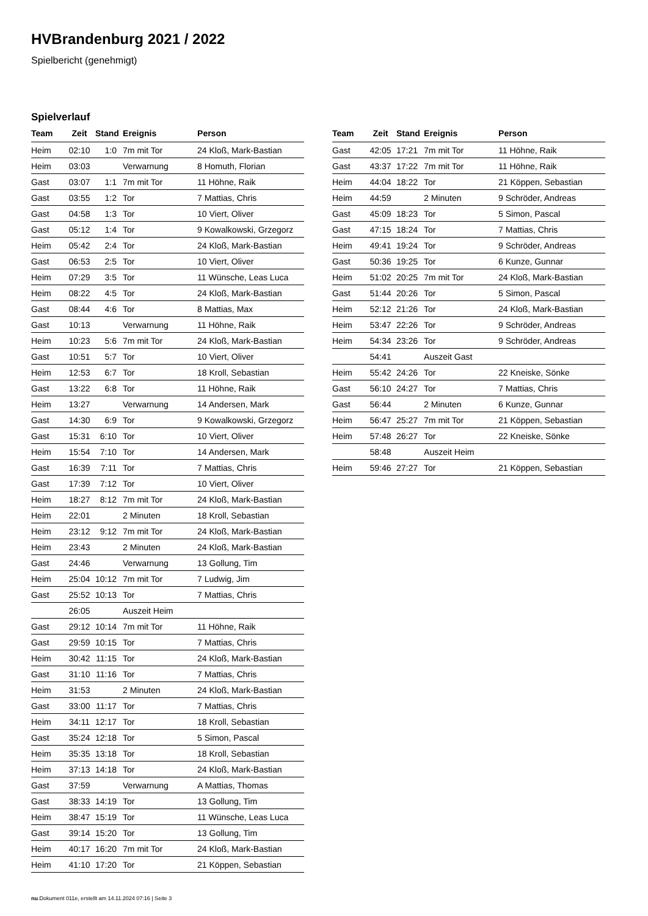HVBrandenburg 2021 / 2022
Spielbericht (genehmigt)
Spielverlauf
| Team | Zeit | Stand | Ereignis | Person |
| --- | --- | --- | --- | --- |
| Heim | 02:10 | 1:0 | 7m mit Tor | 24 Kloß, Mark-Bastian |
| Heim | 03:03 | | Verwarnung | 8 Homuth, Florian |
| Gast | 03:07 | 1:1 | 7m mit Tor | 11 Höhne, Raik |
| Gast | 03:55 | 1:2 | Tor | 7 Mattias, Chris |
| Gast | 04:58 | 1:3 | Tor | 10 Viert, Oliver |
| Gast | 05:12 | 1:4 | Tor | 9 Kowalkowski, Grzegorz |
| Heim | 05:42 | 2:4 | Tor | 24 Kloß, Mark-Bastian |
| Gast | 06:53 | 2:5 | Tor | 10 Viert, Oliver |
| Heim | 07:29 | 3:5 | Tor | 11 Wünsche, Leas Luca |
| Heim | 08:22 | 4:5 | Tor | 24 Kloß, Mark-Bastian |
| Gast | 08:44 | 4:6 | Tor | 8 Mattias, Max |
| Gast | 10:13 | | Verwarnung | 11 Höhne, Raik |
| Heim | 10:23 | 5:6 | 7m mit Tor | 24 Kloß, Mark-Bastian |
| Gast | 10:51 | 5:7 | Tor | 10 Viert, Oliver |
| Heim | 12:53 | 6:7 | Tor | 18 Kroll, Sebastian |
| Gast | 13:22 | 6:8 | Tor | 11 Höhne, Raik |
| Heim | 13:27 | | Verwarnung | 14 Andersen, Mark |
| Gast | 14:30 | 6:9 | Tor | 9 Kowalkowski, Grzegorz |
| Gast | 15:31 | 6:10 | Tor | 10 Viert, Oliver |
| Heim | 15:54 | 7:10 | Tor | 14 Andersen, Mark |
| Gast | 16:39 | 7:11 | Tor | 7 Mattias, Chris |
| Gast | 17:39 | 7:12 | Tor | 10 Viert, Oliver |
| Heim | 18:27 | 8:12 | 7m mit Tor | 24 Kloß, Mark-Bastian |
| Heim | 22:01 | | 2 Minuten | 18 Kroll, Sebastian |
| Heim | 23:12 | 9:12 | 7m mit Tor | 24 Kloß, Mark-Bastian |
| Heim | 23:43 | | 2 Minuten | 24 Kloß, Mark-Bastian |
| Gast | 24:46 | | Verwarnung | 13 Gollung, Tim |
| Heim | 25:04 | 10:12 | 7m mit Tor | 7 Ludwig, Jim |
| Gast | 25:52 | 10:13 | Tor | 7 Mattias, Chris |
| | 26:05 | | Auszeit Heim | |
| Gast | 29:12 | 10:14 | 7m mit Tor | 11 Höhne, Raik |
| Gast | 29:59 | 10:15 | Tor | 7 Mattias, Chris |
| Heim | 30:42 | 11:15 | Tor | 24 Kloß, Mark-Bastian |
| Gast | 31:10 | 11:16 | Tor | 7 Mattias, Chris |
| Heim | 31:53 | | 2 Minuten | 24 Kloß, Mark-Bastian |
| Gast | 33:00 | 11:17 | Tor | 7 Mattias, Chris |
| Heim | 34:11 | 12:17 | Tor | 18 Kroll, Sebastian |
| Gast | 35:24 | 12:18 | Tor | 5 Simon, Pascal |
| Heim | 35:35 | 13:18 | Tor | 18 Kroll, Sebastian |
| Heim | 37:13 | 14:18 | Tor | 24 Kloß, Mark-Bastian |
| Gast | 37:59 | | Verwarnung | A Mattias, Thomas |
| Gast | 38:33 | 14:19 | Tor | 13 Gollung, Tim |
| Heim | 38:47 | 15:19 | Tor | 11 Wünsche, Leas Luca |
| Gast | 39:14 | 15:20 | Tor | 13 Gollung, Tim |
| Heim | 40:17 | 16:20 | 7m mit Tor | 24 Kloß, Mark-Bastian |
| Heim | 41:10 | 17:20 | Tor | 21 Köppen, Sebastian |
| Team | Zeit | Stand | Ereignis | Person |
| --- | --- | --- | --- | --- |
| Gast | 42:05 | 17:21 | 7m mit Tor | 11 Höhne, Raik |
| Gast | 43:37 | 17:22 | 7m mit Tor | 11 Höhne, Raik |
| Heim | 44:04 | 18:22 | Tor | 21 Köppen, Sebastian |
| Heim | 44:59 | | 2 Minuten | 9 Schröder, Andreas |
| Gast | 45:09 | 18:23 | Tor | 5 Simon, Pascal |
| Gast | 47:15 | 18:24 | Tor | 7 Mattias, Chris |
| Heim | 49:41 | 19:24 | Tor | 9 Schröder, Andreas |
| Gast | 50:36 | 19:25 | Tor | 6 Kunze, Gunnar |
| Heim | 51:02 | 20:25 | 7m mit Tor | 24 Kloß, Mark-Bastian |
| Gast | 51:44 | 20:26 | Tor | 5 Simon, Pascal |
| Heim | 52:12 | 21:26 | Tor | 24 Kloß, Mark-Bastian |
| Heim | 53:47 | 22:26 | Tor | 9 Schröder, Andreas |
| Heim | 54:34 | 23:26 | Tor | 9 Schröder, Andreas |
| | 54:41 | | Auszeit Gast | |
| Heim | 55:42 | 24:26 | Tor | 22 Kneiske, Sönke |
| Gast | 56:10 | 24:27 | Tor | 7 Mattias, Chris |
| Gast | 56:44 | | 2 Minuten | 6 Kunze, Gunnar |
| Heim | 56:47 | 25:27 | 7m mit Tor | 21 Köppen, Sebastian |
| Heim | 57:48 | 26:27 | Tor | 22 Kneiske, Sönke |
| | 58:48 | | Auszeit Heim | |
| Heim | 59:46 | 27:27 | Tor | 21 Köppen, Sebastian |
nu.Dokument 011e, erstellt am 14.11.2024 07:16 | Seite 3